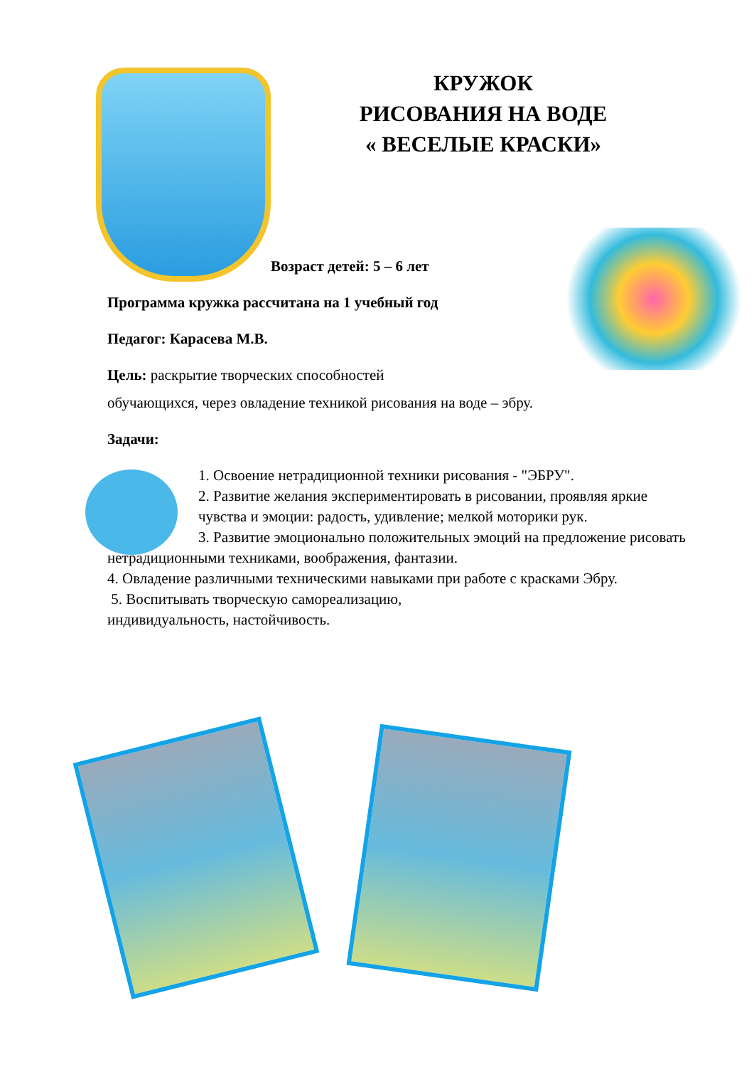КРУЖОК
РИСОВАНИЯ НА ВОДЕ
« ВЕСЕЛЫЕ КРАСКИ»
Возраст детей: 5 – 6 лет
Программа кружка рассчитана на 1 учебный год
Педагог: Карасева М.В.
Цель: раскрытие творческих способностей
обучающихся, через овладение техникой рисования на воде – эбру.
Задачи:
1. Освоение нетрадиционной техники рисования - "ЭБРУ".
2. Развитие желания экспериментировать в рисовании, проявляя яркие чувства и эмоции: радость, удивление; мелкой моторики рук.
3. Развитие эмоционально положительных эмоций на предложение рисовать нетрадиционными техниками, воображения, фантазии.
4. Овладение различными техническими навыками при работе с красками Эбру.
5. Воспитывать творческую самореализацию,
индивидуальность, настойчивость.